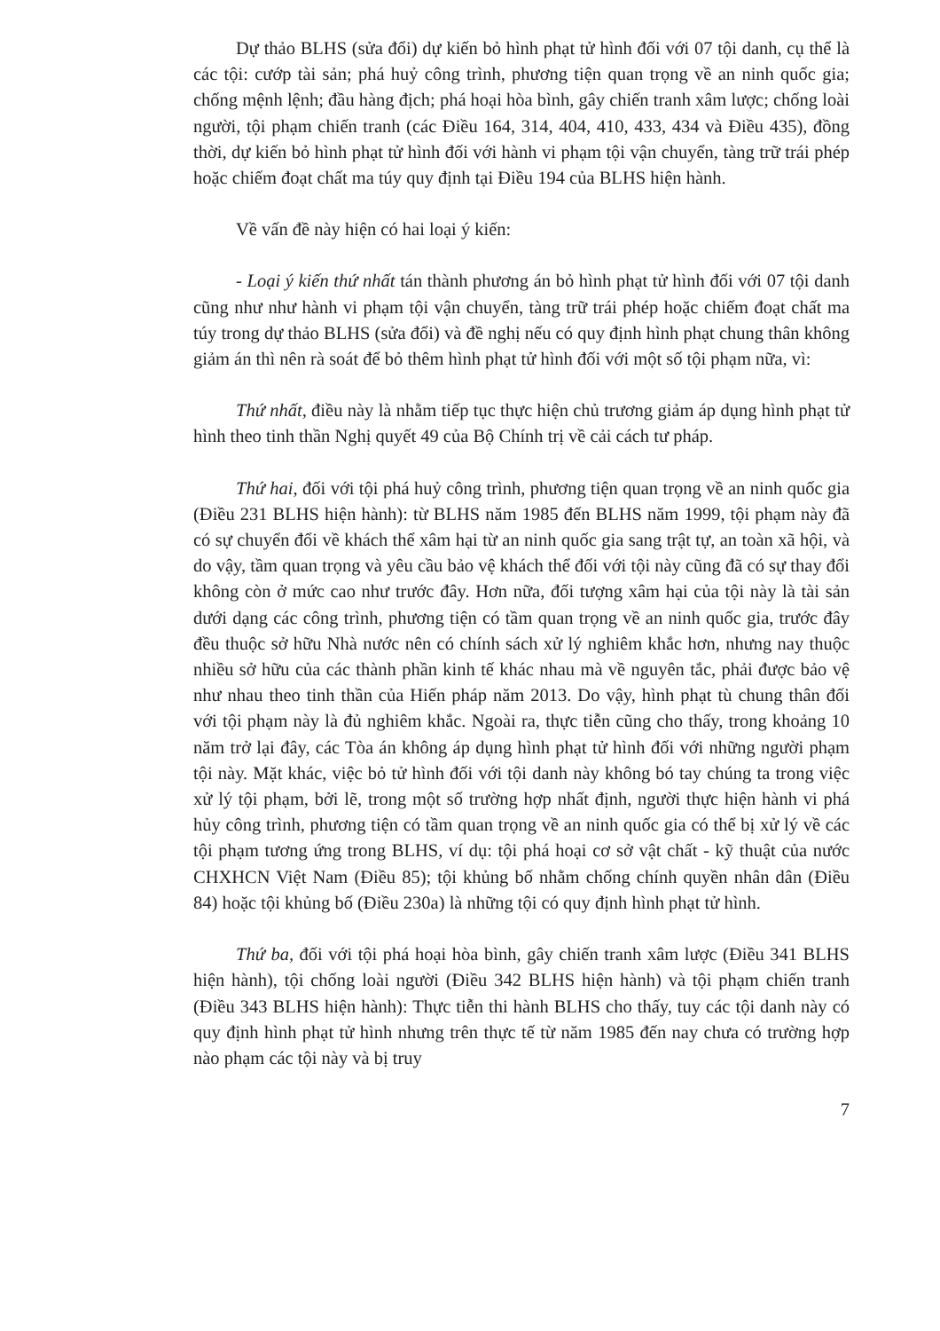Dự thảo BLHS (sửa đổi) dự kiến bỏ hình phạt tử hình đối với 07 tội danh, cụ thể là các tội: cướp tài sản; phá huỷ công trình, phương tiện quan trọng về an ninh quốc gia; chống mệnh lệnh; đầu hàng địch; phá hoại hòa bình, gây chiến tranh xâm lược; chống loài người, tội phạm chiến tranh (các Điều 164, 314, 404, 410, 433, 434 và Điều 435), đồng thời, dự kiến bỏ hình phạt tử hình đối với hành vi phạm tội vận chuyển, tàng trữ trái phép hoặc chiếm đoạt chất ma túy quy định tại Điều 194 của BLHS hiện hành.
Về vấn đề này hiện có hai loại ý kiến:
- Loại ý kiến thứ nhất tán thành phương án bỏ hình phạt tử hình đối với 07 tội danh cũng như như hành vi phạm tội vận chuyển, tàng trữ trái phép hoặc chiếm đoạt chất ma túy trong dự thảo BLHS (sửa đổi) và đề nghị nếu có quy định hình phạt chung thân không giảm án thì nên rà soát để bỏ thêm hình phạt tử hình đối với một số tội phạm nữa, vì:
Thứ nhất, điều này là nhằm tiếp tục thực hiện chủ trương giảm áp dụng hình phạt tử hình theo tinh thần Nghị quyết 49 của Bộ Chính trị về cải cách tư pháp.
Thứ hai, đối với tội phá huỷ công trình, phương tiện quan trọng về an ninh quốc gia (Điều 231 BLHS hiện hành): từ BLHS năm 1985 đến BLHS năm 1999, tội phạm này đã có sự chuyển đổi về khách thể xâm hại từ an ninh quốc gia sang trật tự, an toàn xã hội, và do vậy, tầm quan trọng và yêu cầu bảo vệ khách thể đối với tội này cũng đã có sự thay đổi không còn ở mức cao như trước đây. Hơn nữa, đối tượng xâm hại của tội này là tài sản dưới dạng các công trình, phương tiện có tầm quan trọng về an ninh quốc gia, trước đây đều thuộc sở hữu Nhà nước nên có chính sách xử lý nghiêm khắc hơn, nhưng nay thuộc nhiều sở hữu của các thành phần kinh tế khác nhau mà về nguyên tắc, phải được bảo vệ như nhau theo tinh thần của Hiến pháp năm 2013. Do vậy, hình phạt tù chung thân đối với tội phạm này là đủ nghiêm khắc. Ngoài ra, thực tiễn cũng cho thấy, trong khoảng 10 năm trở lại đây, các Tòa án không áp dụng hình phạt tử hình đối với những người phạm tội này. Mặt khác, việc bỏ tử hình đối với tội danh này không bó tay chúng ta trong việc xử lý tội phạm, bởi lẽ, trong một số trường hợp nhất định, người thực hiện hành vi phá hủy công trình, phương tiện có tầm quan trọng về an ninh quốc gia có thể bị xử lý về các tội phạm tương ứng trong BLHS, ví dụ: tội phá hoại cơ sở vật chất - kỹ thuật của nước CHXHCN Việt Nam (Điều 85); tội khủng bố nhằm chống chính quyền nhân dân (Điều 84) hoặc tội khủng bố (Điều 230a) là những tội có quy định hình phạt tử hình.
Thứ ba, đối với tội phá hoại hòa bình, gây chiến tranh xâm lược (Điều 341 BLHS hiện hành), tội chống loài người (Điều 342 BLHS hiện hành) và tội phạm chiến tranh (Điều 343 BLHS hiện hành): Thực tiễn thi hành BLHS cho thấy, tuy các tội danh này có quy định hình phạt tử hình nhưng trên thực tế từ năm 1985 đến nay chưa có trường hợp nào phạm các tội này và bị truy
7